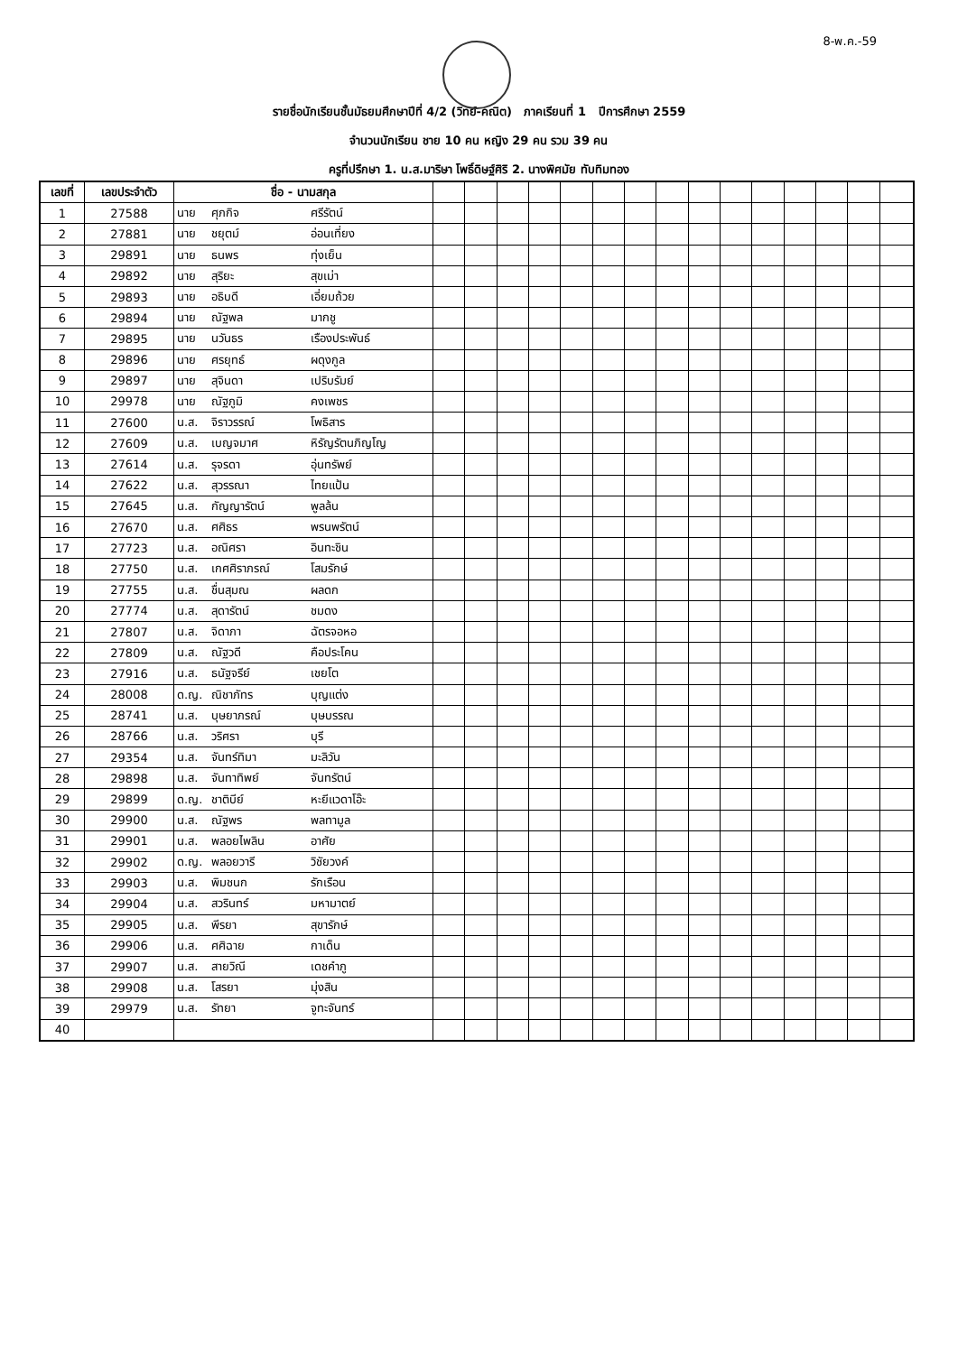8-พ.ค.-59
รายชื่อนักเรียนชั้นมัธยมศึกษาปีที่ 4/2 (วิทย์-คณิต) ภาคเรียนที่ 1 ปีการศึกษา 2559
จำนวนนักเรียน ชาย 10 คน หญิง 29 คน รวม 39 คน
ครูที่ปรึกษา 1. น.ส.มาริษา โพธิ์ดิษฐ์ศิริ 2. นางพิศมัย ทับทิมทอง
| เลขที่ | เลขประจำตัว | ชื่อ - นามสกุล | | | | | | | | | | | | | | | |
| --- | --- | --- | --- | --- | --- | --- | --- | --- | --- | --- | --- | --- | --- | --- | --- | --- | --- |
| 1 | 27588 | นาย ศุภกิจ ศรีรัตน์ | | | | | | | | | | | | | | | |
| 2 | 27881 | นาย ชยุตม์ อ่อนเที่ยง | | | | | | | | | | | | | | | |
| 3 | 29891 | นาย ธนพร ทุ่งเย็น | | | | | | | | | | | | | | | |
| 4 | 29892 | นาย สุริยะ สุขเม่า | | | | | | | | | | | | | | | |
| 5 | 29893 | นาย อธิบดี เอี่ยมถ้วย | | | | | | | | | | | | | | | |
| 6 | 29894 | นาย ณัฐพล มากชู | | | | | | | | | | | | | | | |
| 7 | 29895 | นาย นวันธร เรืองประพันธ์ | | | | | | | | | | | | | | | |
| 8 | 29896 | นาย ศรยุทธ์ ผดุงกูล | | | | | | | | | | | | | | | |
| 9 | 29897 | นาย สุจินดา เปริบรัมย์ | | | | | | | | | | | | | | | |
| 10 | 29978 | นาย ณัฐภูมิ คงเพชร | | | | | | | | | | | | | | | |
| 11 | 27600 | น.ส. จิราวรรณ์ โพธิสาร | | | | | | | | | | | | | | | |
| 12 | 27609 | น.ส. เบญจมาศ หิรัญรัตนภิญโญ | | | | | | | | | | | | | | | |
| 13 | 27614 | น.ส. รุจรดา อุ่นทรัพย์ | | | | | | | | | | | | | | | |
| 14 | 27622 | น.ส. สุวรรณา ไทยแป้น | | | | | | | | | | | | | | | |
| 15 | 27645 | น.ส. กัญญารัตน์ พูลล้น | | | | | | | | | | | | | | | |
| 16 | 27670 | น.ส. ศศิธร พรนพรัตน์ | | | | | | | | | | | | | | | |
| 17 | 27723 | น.ส. อณิศรา อินทะชิน | | | | | | | | | | | | | | | |
| 18 | 27750 | น.ส. เกศศิราภรณ์ โสมรักษ์ | | | | | | | | | | | | | | | |
| 19 | 27755 | น.ส. ชื่นสุมณ ผลดก | | | | | | | | | | | | | | | |
| 20 | 27774 | น.ส. สุดารัตน์ ชมดง | | | | | | | | | | | | | | | |
| 21 | 27807 | น.ส. จิดาภา ฉัตรจอหอ | | | | | | | | | | | | | | | |
| 22 | 27809 | น.ส. ณัฐวดี คือประโคน | | | | | | | | | | | | | | | |
| 23 | 27916 | น.ส. ธนัฐจรีย์ เชยโต | | | | | | | | | | | | | | | |
| 24 | 28008 | ด.ญ. ณิชาภัทร บุญแต่ง | | | | | | | | | | | | | | | |
| 25 | 28741 | น.ส. บุษยาภรณ์ บุษบรรณ | | | | | | | | | | | | | | | |
| 26 | 28766 | น.ส. วริศรา บุรี | | | | | | | | | | | | | | | |
| 27 | 29354 | น.ส. จันทร์ทิมา มะลิวัน | | | | | | | | | | | | | | | |
| 28 | 29898 | น.ส. จันทาทิพย์ จันทรัตน์ | | | | | | | | | | | | | | | |
| 29 | 29899 | ด.ญ. ชาติบีย์ หะยีแวดาโอ๊ะ | | | | | | | | | | | | | | | |
| 30 | 29900 | น.ส. ณัฐพร พลทามูล | | | | | | | | | | | | | | | |
| 31 | 29901 | น.ส. พลอยไพลิน อาศัย | | | | | | | | | | | | | | | |
| 32 | 29902 | ด.ญ. พลอยวารี วิชัยวงค์ | | | | | | | | | | | | | | | |
| 33 | 29903 | น.ส. พิมชนก รักเรือน | | | | | | | | | | | | | | | |
| 34 | 29904 | น.ส. สวรินทร์ มหามาตย์ | | | | | | | | | | | | | | | |
| 35 | 29905 | น.ส. พีรยา สุขารักษ์ | | | | | | | | | | | | | | | |
| 36 | 29906 | น.ส. ศศิฉาย กาเด็น | | | | | | | | | | | | | | | |
| 37 | 29907 | น.ส. สายวิณี เดชคำภู | | | | | | | | | | | | | | | |
| 38 | 29908 | น.ส. โสรยา มุ่งสิน | | | | | | | | | | | | | | | |
| 39 | 29979 | น.ส. รัทยา จูทะจันทร์ | | | | | | | | | | | | | | | |
| 40 | | | | | | | | | | | | | | | | | |